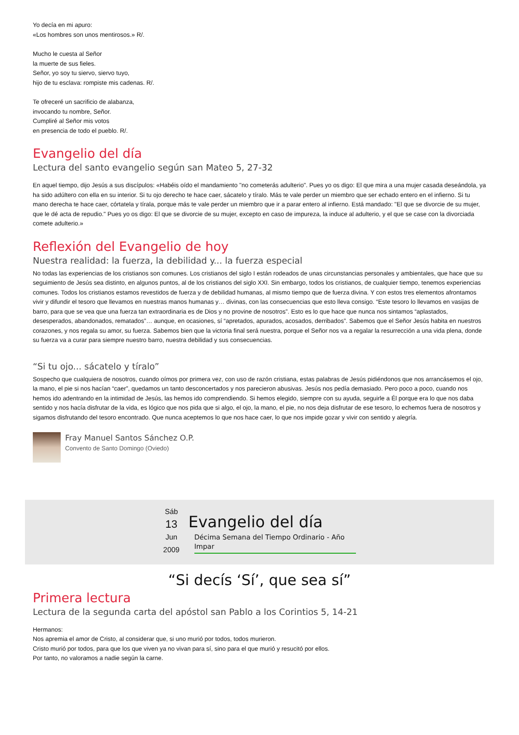Yo decía en mi apuro:
«Los hombres son unos mentirosos.» R/.
Mucho le cuesta al Señor
la muerte de sus fieles.
Señor, yo soy tu siervo, siervo tuyo,
hijo de tu esclava: rompiste mis cadenas. R/.
Te ofreceré un sacrificio de alabanza,
invocando tu nombre, Señor.
Cumpliré al Señor mis votos
en presencia de todo el pueblo. R/.
Evangelio del día
Lectura del santo evangelio según san Mateo 5, 27-32
En aquel tiempo, dijo Jesús a sus discípulos: «Habéis oído el mandamiento "no cometerás adulterio". Pues yo os digo: El que mira a una mujer casada deseándola, ya ha sido adúltero con ella en su interior. Si tu ojo derecho te hace caer, sácatelo y tíralo. Más te vale perder un miembro que ser echado entero en el infierno. Si tu mano derecha te hace caer, córtatela y tírala, porque más te vale perder un miembro que ir a parar entero al infierno. Está mandado: "El que se divorcie de su mujer, que le dé acta de repudio." Pues yo os digo: El que se divorcie de su mujer, excepto en caso de impureza, la induce al adulterio, y el que se case con la divorciada comete adulterio.»
Reflexión del Evangelio de hoy
Nuestra realidad: la fuerza, la debilidad y... la fuerza especial
No todas las experiencias de los cristianos son comunes. Los cristianos del siglo I están rodeados de unas circunstancias personales y ambientales, que hace que su seguimiento de Jesús sea distinto, en algunos puntos, al de los cristianos del siglo XXI. Sin embargo, todos los cristianos, de cualquier tiempo, tenemos experiencias comunes. Todos los cristianos estamos revestidos de fuerza y de debilidad humanas, al mismo tiempo que de fuerza divina. Y con estos tres elementos afrontamos vivir y difundir el tesoro que llevamos en nuestras manos humanas y… divinas, con las consecuencias que esto lleva consigo. “Este tesoro lo llevamos en vasijas de barro, para que se vea que una fuerza tan extraordinaria es de Dios y no provine de nosotros”. Esto es lo que hace que nunca nos sintamos “aplastados, desesperados, abandonados, rematados”… aunque, en ocasiones, sí “apretados, apurados, acosados, derribados”. Sabemos que el Señor Jesús habita en nuestros corazones, y nos regala su amor, su fuerza. Sabemos bien que la victoria final será nuestra, porque el Señor nos va a regalar la resurrección a una vida plena, donde su fuerza va a curar para siempre nuestro barro, nuestra debilidad y sus consecuencias.
“Si tu ojo... sácatelo y tíralo”
Sospecho que cualquiera de nosotros, cuando oímos por primera vez, con uso de razón cristiana, estas palabras de Jesús pidiéndonos que nos arrancásemos el ojo, la mano, el pie si nos hacían “caer”, quedamos un tanto desconcertados y nos parecieron abusivas. Jesús nos pedía demasiado. Pero poco a poco, cuando nos hemos ido adentrando en la intimidad de Jesús, las hemos ido comprendiendo. Si hemos elegido, siempre con su ayuda, seguirle a Él porque era lo que nos daba sentido y nos hacía disfrutar de la vida, es lógico que nos pida que si algo, el ojo, la mano, el pie, no nos deja disfrutar de ese tesoro, lo echemos fuera de nosotros y sigamos disfrutando del tesoro encontrado. Que nunca aceptemos lo que nos hace caer, lo que nos impide gozar y vivir con sentido y alegría.
Fray Manuel Santos Sánchez O.P.
Convento de Santo Domingo (Oviedo)
Sáb
13
Jun
2009
Evangelio del día
Décima Semana del Tiempo Ordinario - Año Impar
“Si decís ‘Sí’, que sea sí”
Primera lectura
Lectura de la segunda carta del apóstol san Pablo a los Corintios 5, 14-21
Hermanos:
Nos apremia el amor de Cristo, al considerar que, si uno murió por todos, todos murieron.
Cristo murió por todos, para que los que viven ya no vivan para sí, sino para el que murió y resucitó por ellos.
Por tanto, no valoramos a nadie según la carne.